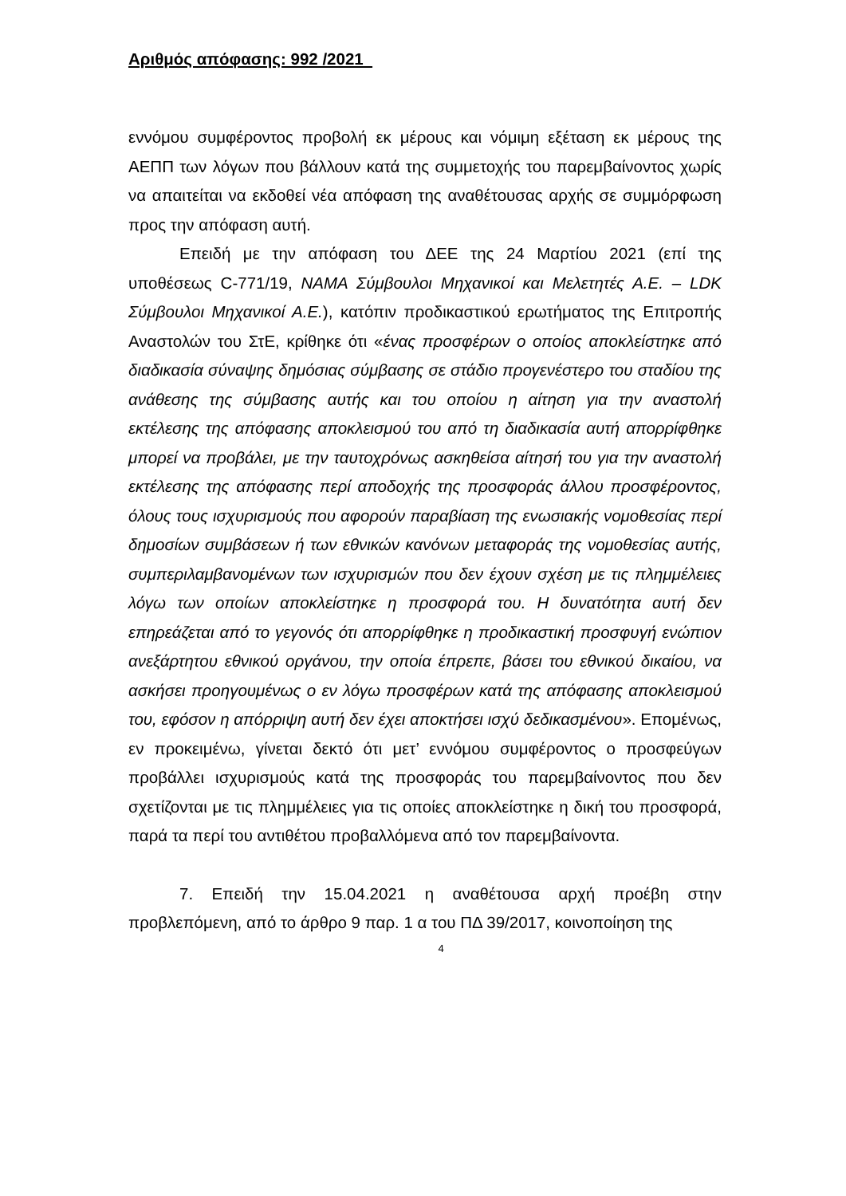Αριθμός απόφασης: 992 /2021
εννόμου συμφέροντος προβολή εκ μέρους και νόμιμη εξέταση εκ μέρους της ΑΕΠΠ των λόγων που βάλλουν κατά της συμμετοχής του παρεμβαίνοντος χωρίς να απαιτείται να εκδοθεί νέα απόφαση της αναθέτουσας αρχής σε συμμόρφωση προς την απόφαση αυτή.
Επειδή με την απόφαση του ΔΕΕ της 24 Μαρτίου 2021 (επί της υποθέσεως C-771/19, NAMA Σύμβουλοι Μηχανικοί και Μελετητές Α.Ε. – LDK Σύμβουλοι Μηχανικοί Α.Ε.), κατόπιν προδικαστικού ερωτήματος της Επιτροπής Αναστολών του ΣτΕ, κρίθηκε ότι «ένας προσφέρων ο οποίος αποκλείστηκε από διαδικασία σύναψης δημόσιας σύμβασης σε στάδιο προγενέστερο του σταδίου της ανάθεσης της σύμβασης αυτής και του οποίου η αίτηση για την αναστολή εκτέλεσης της απόφασης αποκλεισμού του από τη διαδικασία αυτή απορρίφθηκε μπορεί να προβάλει, με την ταυτοχρόνως ασκηθείσα αίτησή του για την αναστολή εκτέλεσης της απόφασης περί αποδοχής της προσφοράς άλλου προσφέροντος, όλους τους ισχυρισμούς που αφορούν παραβίαση της ενωσιακής νομοθεσίας περί δημοσίων συμβάσεων ή των εθνικών κανόνων μεταφοράς της νομοθεσίας αυτής, συμπεριλαμβανομένων των ισχυρισμών που δεν έχουν σχέση με τις πλημμέλειες λόγω των οποίων αποκλείστηκε η προσφορά του. Η δυνατότητα αυτή δεν επηρεάζεται από το γεγονός ότι απορρίφθηκε η προδικαστική προσφυγή ενώπιον ανεξάρτητου εθνικού οργάνου, την οποία έπρεπε, βάσει του εθνικού δικαίου, να ασκήσει προηγουμένως ο εν λόγω προσφέρων κατά της απόφασης αποκλεισμού του, εφόσον η απόρριψη αυτή δεν έχει αποκτήσει ισχύ δεδικασμένου». Επομένως, εν προκειμένω, γίνεται δεκτό ότι μετ’ εννόμου συμφέροντος ο προσφεύγων προβάλλει ισχυρισμούς κατά της προσφοράς του παρεμβαίνοντος που δεν σχετίζονται με τις πλημμέλειες για τις οποίες αποκλείστηκε η δική του προσφορά, παρά τα περί του αντιθέτου προβαλλόμενα από τον παρεμβαίνοντα.
7. Επειδή την 15.04.2021 η αναθέτουσα αρχή προέβη στην προβλεπόμενη, από το άρθρο 9 παρ. 1 α του ΠΔ 39/2017, κοινοποίηση της
4